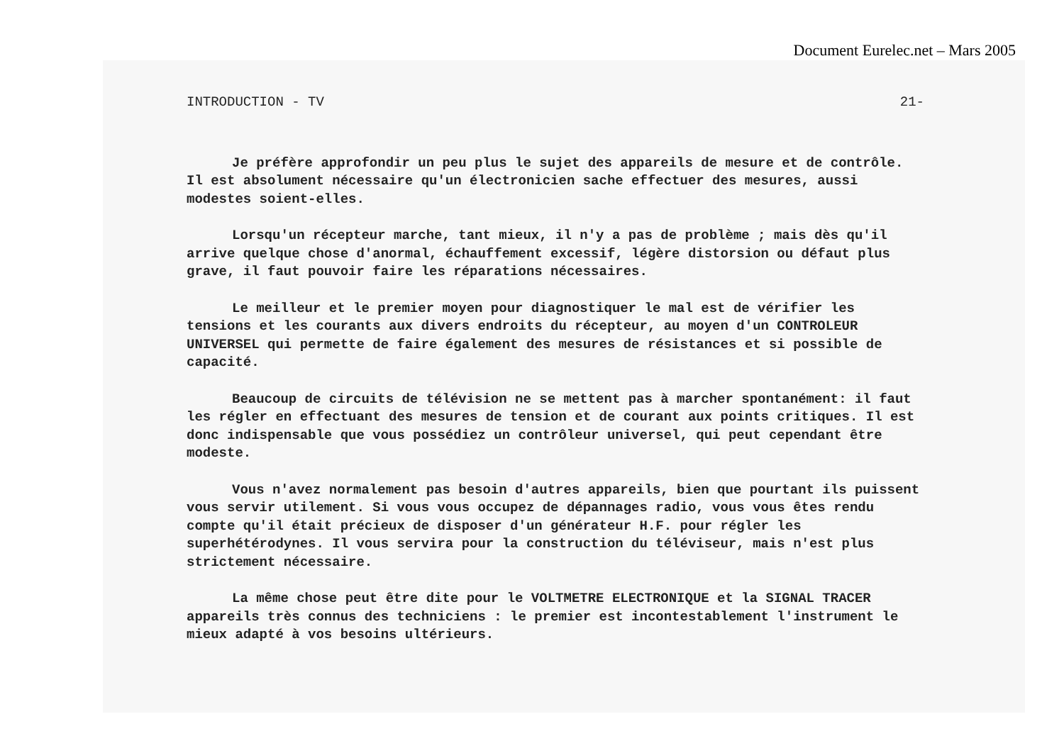Document Eurelec.net – Mars 2005
INTRODUCTION - TV 21-
Je préfère approfondir un peu plus le sujet des appareils de mesure et de contrôle. Il est absolument nécessaire qu'un électronicien sache effectuer des mesures, aussi modestes soient-elles.
Lorsqu'un récepteur marche, tant mieux, il n'y a pas de problème ; mais dès qu'il arrive quelque chose d'anormal, échauffement excessif, légère distorsion ou défaut plus grave, il faut pouvoir faire les réparations nécessaires.
Le meilleur et le premier moyen pour diagnostiquer le mal est de vérifier les tensions et les courants aux divers endroits du récepteur, au moyen d'un CONTROLEUR UNIVERSEL qui permette de faire également des mesures de résistances et si possible de capacité.
Beaucoup de circuits de télévision ne se mettent pas à marcher spontanément: il faut les régler en effectuant des mesures de tension et de courant aux points critiques. Il est donc indispensable que vous possédiez un contrôleur universel, qui peut cependant être modeste.
Vous n'avez normalement pas besoin d'autres appareils, bien que pourtant ils puissent vous servir utilement. Si vous vous occupez de dépannages radio, vous vous êtes rendu compte qu'il était précieux de disposer d'un générateur H.F. pour régler les superhétérodynes. Il vous servira pour la construction du téléviseur, mais n'est plus strictement nécessaire.
La même chose peut être dite pour le VOLTMETRE ELECTRONIQUE et la SIGNAL TRACER appareils très connus des techniciens : le premier est incontestablement l'instrument le mieux adapté à vos besoins ultérieurs.